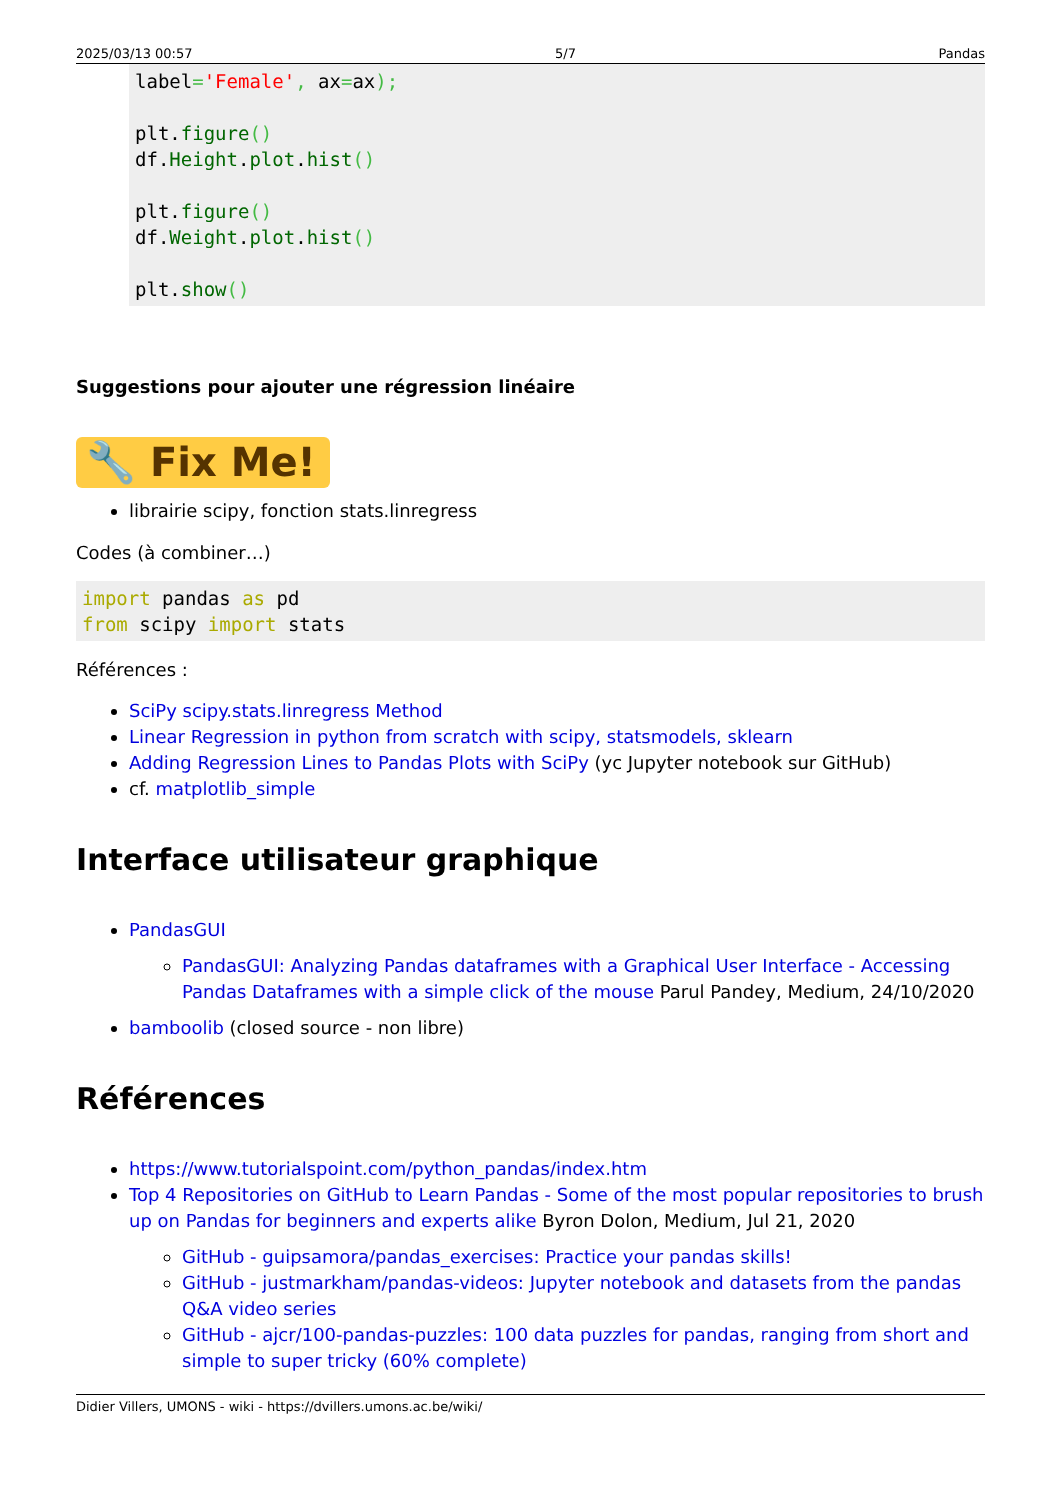2025/03/13 00:57 5/7 Pandas
label='Female', ax=ax);

plt.figure()
df.Height.plot.hist()

plt.figure()
df.Weight.plot.hist()

plt.show()
Suggestions pour ajouter une régression linéaire
🔧 Fix Me!
librairie scipy, fonction stats.linregress
Codes (à combiner…)
import pandas as pd
from scipy import stats
Références :
SciPy scipy.stats.linregress Method
Linear Regression in python from scratch with scipy, statsmodels, sklearn
Adding Regression Lines to Pandas Plots with SciPy (yc Jupyter notebook sur GitHub)
cf. matplotlib_simple
Interface utilisateur graphique
PandasGUI
PandasGUI: Analyzing Pandas dataframes with a Graphical User Interface - Accessing Pandas Dataframes with a simple click of the mouse Parul Pandey, Medium, 24/10/2020
bamboolib (closed source - non libre)
Références
https://www.tutorialspoint.com/python_pandas/index.htm
Top 4 Repositories on GitHub to Learn Pandas - Some of the most popular repositories to brush up on Pandas for beginners and experts alike Byron Dolon, Medium, Jul 21, 2020
GitHub - guipsamora/pandas_exercises: Practice your pandas skills!
GitHub - justmarkham/pandas-videos: Jupyter notebook and datasets from the pandas Q&A video series
GitHub - ajcr/100-pandas-puzzles: 100 data puzzles for pandas, ranging from short and simple to super tricky (60% complete)
Didier Villers, UMONS - wiki - https://dvillers.umons.ac.be/wiki/